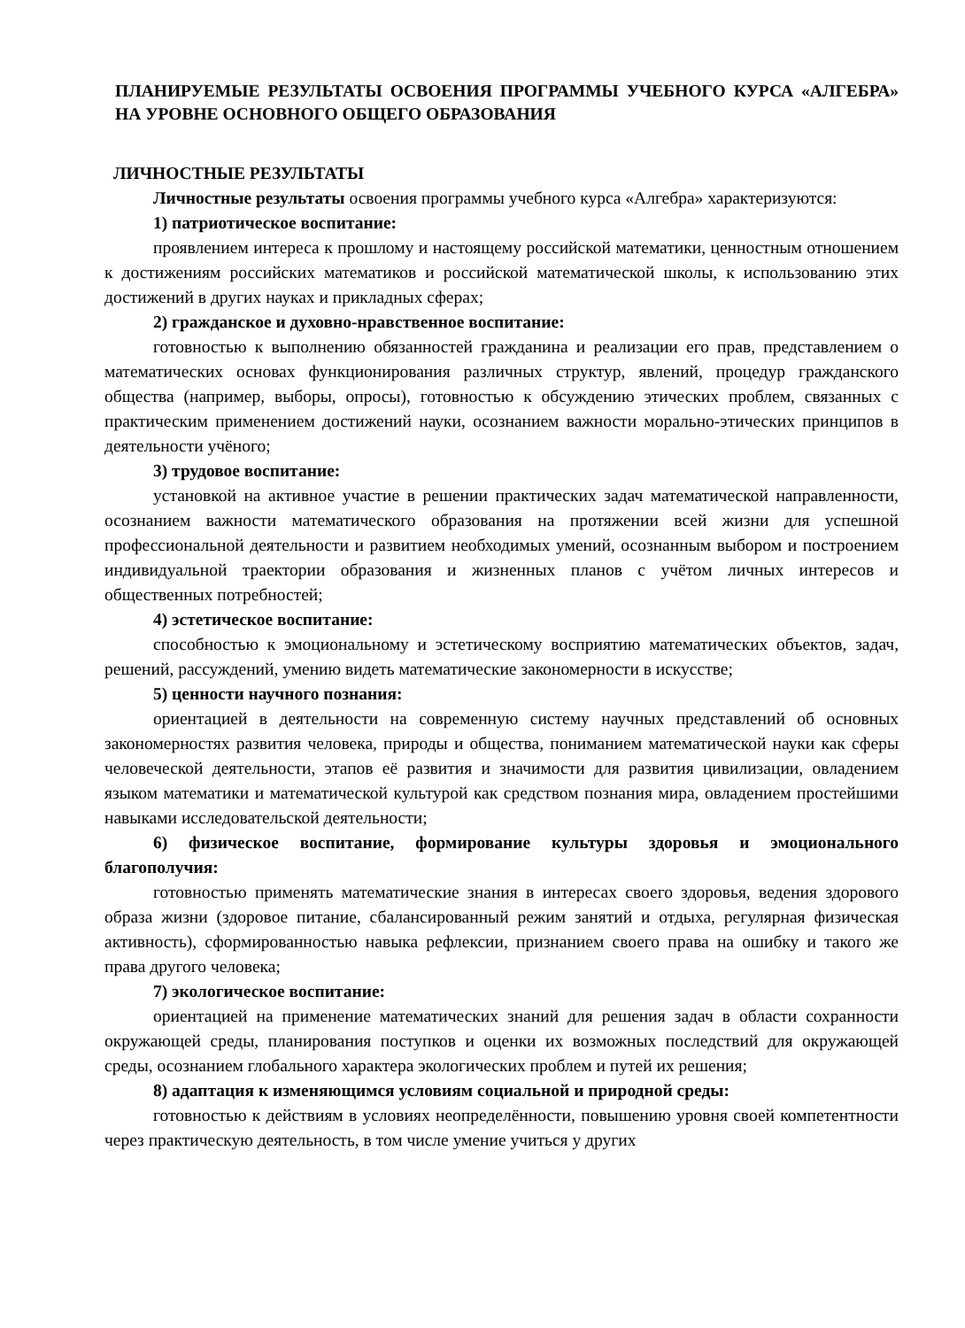ПЛАНИРУЕМЫЕ РЕЗУЛЬТАТЫ ОСВОЕНИЯ ПРОГРАММЫ УЧЕБНОГО КУРСА «АЛГЕБРА» НА УРОВНЕ ОСНОВНОГО ОБЩЕГО ОБРАЗОВАНИЯ
ЛИЧНОСТНЫЕ РЕЗУЛЬТАТЫ
Личностные результаты освоения программы учебного курса «Алгебра» характеризуются:
1) патриотическое воспитание:
проявлением интереса к прошлому и настоящему российской математики, ценностным отношением к достижениям российских математиков и российской математической школы, к использованию этих достижений в других науках и прикладных сферах;
2) гражданское и духовно-нравственное воспитание:
готовностью к выполнению обязанностей гражданина и реализации его прав, представлением о математических основах функционирования различных структур, явлений, процедур гражданского общества (например, выборы, опросы), готовностью к обсуждению этических проблем, связанных с практическим применением достижений науки, осознанием важности морально-этических принципов в деятельности учёного;
3) трудовое воспитание:
установкой на активное участие в решении практических задач математической направленности, осознанием важности математического образования на протяжении всей жизни для успешной профессиональной деятельности и развитием необходимых умений, осознанным выбором и построением индивидуальной траектории образования и жизненных планов с учётом личных интересов и общественных потребностей;
4) эстетическое воспитание:
способностью к эмоциональному и эстетическому восприятию математических объектов, задач, решений, рассуждений, умению видеть математические закономерности в искусстве;
5) ценности научного познания:
ориентацией в деятельности на современную систему научных представлений об основных закономерностях развития человека, природы и общества, пониманием математической науки как сферы человеческой деятельности, этапов её развития и значимости для развития цивилизации, овладением языком математики и математической культурой как средством познания мира, овладением простейшими навыками исследовательской деятельности;
6) физическое воспитание, формирование культуры здоровья и эмоционального благополучия:
готовностью применять математические знания в интересах своего здоровья, ведения здорового образа жизни (здоровое питание, сбалансированный режим занятий и отдыха, регулярная физическая активность), сформированностью навыка рефлексии, признанием своего права на ошибку и такого же права другого человека;
7) экологическое воспитание:
ориентацией на применение математических знаний для решения задач в области сохранности окружающей среды, планирования поступков и оценки их возможных последствий для окружающей среды, осознанием глобального характера экологических проблем и путей их решения;
8) адаптация к изменяющимся условиям социальной и природной среды:
готовностью к действиям в условиях неопределённости, повышению уровня своей компетентности через практическую деятельность, в том числе умение учиться у других